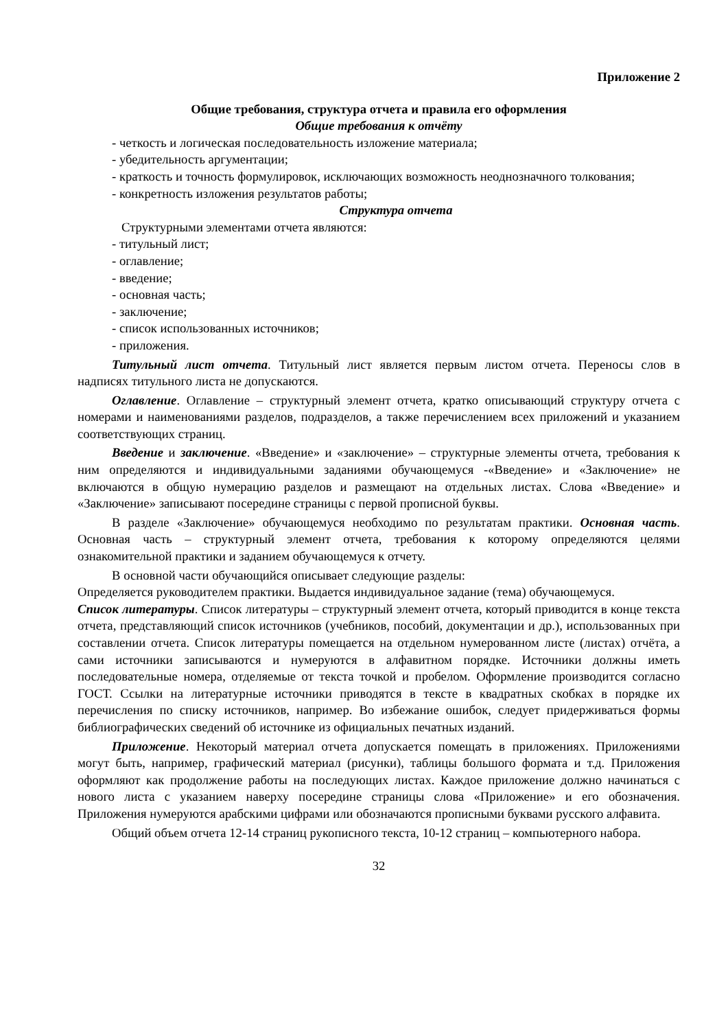Приложение 2
Общие требования, структура отчета и правила его оформления
Общие требования к отчёту
- четкость и логическая последовательность изложение материала;
- убедительность аргументации;
- краткость и точность формулировок, исключающих возможность неоднозначного толкования;
- конкретность изложения результатов работы;
Структура отчета
Структурными элементами отчета являются:
- титульный лист;
- оглавление;
- введение;
- основная часть;
- заключение;
- список использованных источников;
- приложения.
Титульный лист отчета. Титульный лист является первым листом отчета. Переносы слов в надписях титульного листа не допускаются.
Оглавление. Оглавление – структурный элемент отчета, кратко описывающий структуру отчета с номерами и наименованиями разделов, подразделов, а также перечислением всех приложений и указанием соответствующих страниц.
Введение и заключение. «Введение» и «заключение» – структурные элементы отчета, требования к ним определяются и индивидуальными заданиями обучающемуся -«Введение» и «Заключение» не включаются в общую нумерацию разделов и размещают на отдельных листах. Слова «Введение» и «Заключение» записывают посередине страницы с первой прописной буквы.
В разделе «Заключение» обучающемуся необходимо по результатам практики. Основная часть. Основная часть – структурный элемент отчета, требования к которому определяются целями ознакомительной практики и заданием обучающемуся к отчету.
В основной части обучающийся описывает следующие разделы:
Определяется руководителем практики. Выдается индивидуальное задание (тема) обучающемуся.
Список литературы. Список литературы – структурный элемент отчета, который приводится в конце текста отчета, представляющий список источников (учебников, пособий, документации и др.), использованных при составлении отчета. Список литературы помещается на отдельном нумерованном листе (листах) отчёта, а сами источники записываются и нумеруются в алфавитном порядке. Источники должны иметь последовательные номера, отделяемые от текста точкой и пробелом. Оформление производится согласно ГОСТ. Ссылки на литературные источники приводятся в тексте в квадратных скобках в порядке их перечисления по списку источников, например. Во избежание ошибок, следует придерживаться формы библиографических сведений об источнике из официальных печатных изданий.
Приложение. Некоторый материал отчета допускается помещать в приложениях. Приложениями могут быть, например, графический материал (рисунки), таблицы большого формата и т.д. Приложения оформляют как продолжение работы на последующих листах. Каждое приложение должно начинаться с нового листа с указанием наверху посередине страницы слова «Приложение» и его обозначения. Приложения нумеруются арабскими цифрами или обозначаются прописными буквами русского алфавита.
Общий объем отчета 12-14 страниц рукописного текста, 10-12 страниц – компьютерного набора.
32